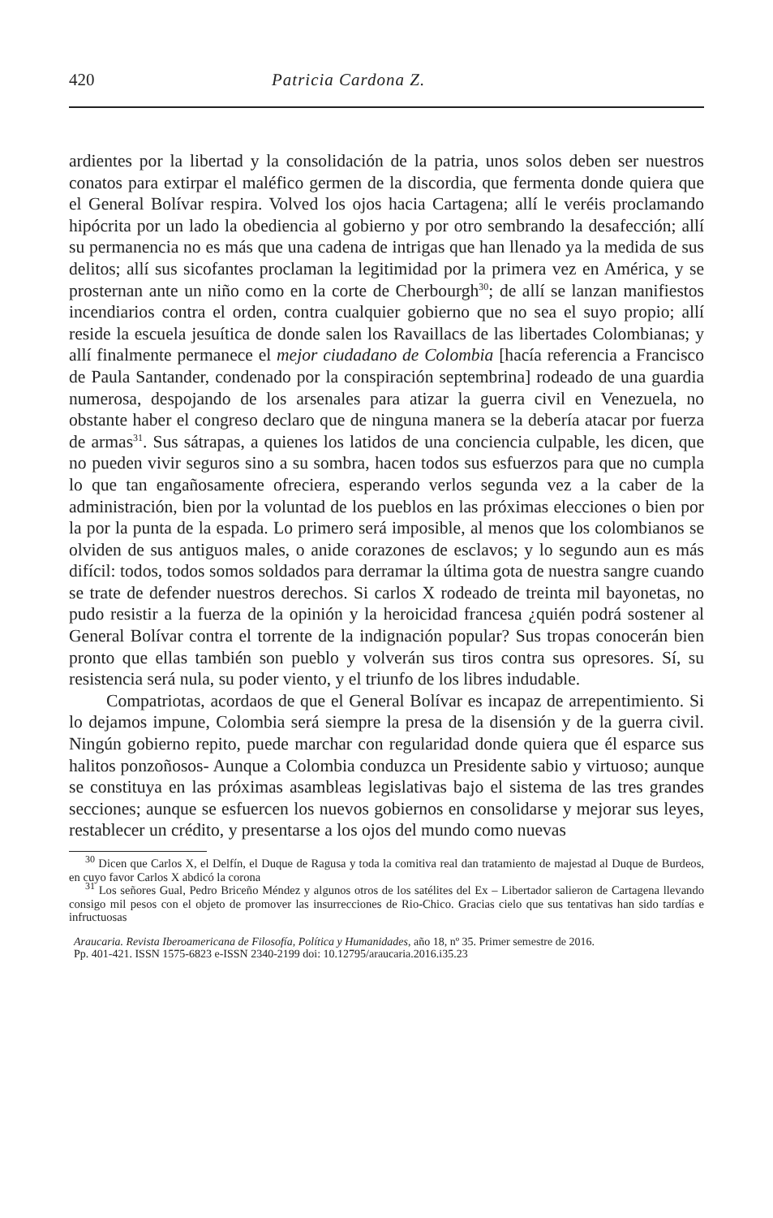420 Patricia Cardona Z.
ardientes por la libertad y la consolidación de la patria, unos solos deben ser nuestros conatos para extirpar el maléfico germen de la discordia, que fermenta donde quiera que el General Bolívar respira. Volved los ojos hacia Cartagena; allí le veréis proclamando hipócrita por un lado la obediencia al gobierno y por otro sembrando la desafección; allí su permanencia no es más que una cadena de intrigas que han llenado ya la medida de sus delitos; allí sus sicofantes proclaman la legitimidad por la primera vez en América, y se prosternan ante un niño como en la corte de Cherbourgh<sup>30</sup>; de allí se lanzan manifiestos incendiarios contra el orden, contra cualquier gobierno que no sea el suyo propio; allí reside la escuela jesuítica de donde salen los Ravaillacs de las libertades Colombianas; y allí finalmente permanece el mejor ciudadano de Colombia [hacía referencia a Francisco de Paula Santander, condenado por la conspiración septembrina] rodeado de una guardia numerosa, despojando de los arsenales para atizar la guerra civil en Venezuela, no obstante haber el congreso declaro que de ninguna manera se la debería atacar por fuerza de armas<sup>31</sup>. Sus sátrapas, a quienes los latidos de una conciencia culpable, les dicen, que no pueden vivir seguros sino a su sombra, hacen todos sus esfuerzos para que no cumpla lo que tan engañosamente ofreciera, esperando verlos segunda vez a la caber de la administración, bien por la voluntad de los pueblos en las próximas elecciones o bien por la por la punta de la espada. Lo primero será imposible, al menos que los colombianos se olviden de sus antiguos males, o anide corazones de esclavos; y lo segundo aun es más difícil: todos, todos somos soldados para derramar la última gota de nuestra sangre cuando se trate de defender nuestros derechos. Si carlos X rodeado de treinta mil bayonetas, no pudo resistir a la fuerza de la opinión y la heroicidad francesa ¿quién podrá sostener al General Bolívar contra el torrente de la indignación popular? Sus tropas conocerán bien pronto que ellas también son pueblo y volverán sus tiros contra sus opresores. Sí, su resistencia será nula, su poder viento, y el triunfo de los libres indudable.
Compatriotas, acordaos de que el General Bolívar es incapaz de arrepentimiento. Si lo dejamos impune, Colombia será siempre la presa de la disensión y de la guerra civil. Ningún gobierno repito, puede marchar con regularidad donde quiera que él esparce sus halitos ponzoñosos- Aunque a Colombia conduzca un Presidente sabio y virtuoso; aunque se constituya en las próximas asambleas legislativas bajo el sistema de las tres grandes secciones; aunque se esfuercen los nuevos gobiernos en consolidarse y mejorar sus leyes, restablecer un crédito, y presentarse a los ojos del mundo como nuevas
<sup>30</sup> Dicen que Carlos X, el Delfín, el Duque de Ragusa y toda la comitiva real dan tratamiento de majestad al Duque de Burdeos, en cuyo favor Carlos X abdicó la corona
<sup>31</sup> Los señores Gual, Pedro Briceño Méndez y algunos otros de los satélites del Ex – Libertador salieron de Cartagena llevando consigo mil pesos con el objeto de promover las insurrecciones de Rio-Chico. Gracias cielo que sus tentativas han sido tardías e infructuosas
Araucaria. Revista Iberoamericana de Filosofía, Política y Humanidades, año 18, nº 35. Primer semestre de 2016.
Pp. 401-421. ISSN 1575-6823 e-ISSN 2340-2199 doi: 10.12795/araucaria.2016.i35.23